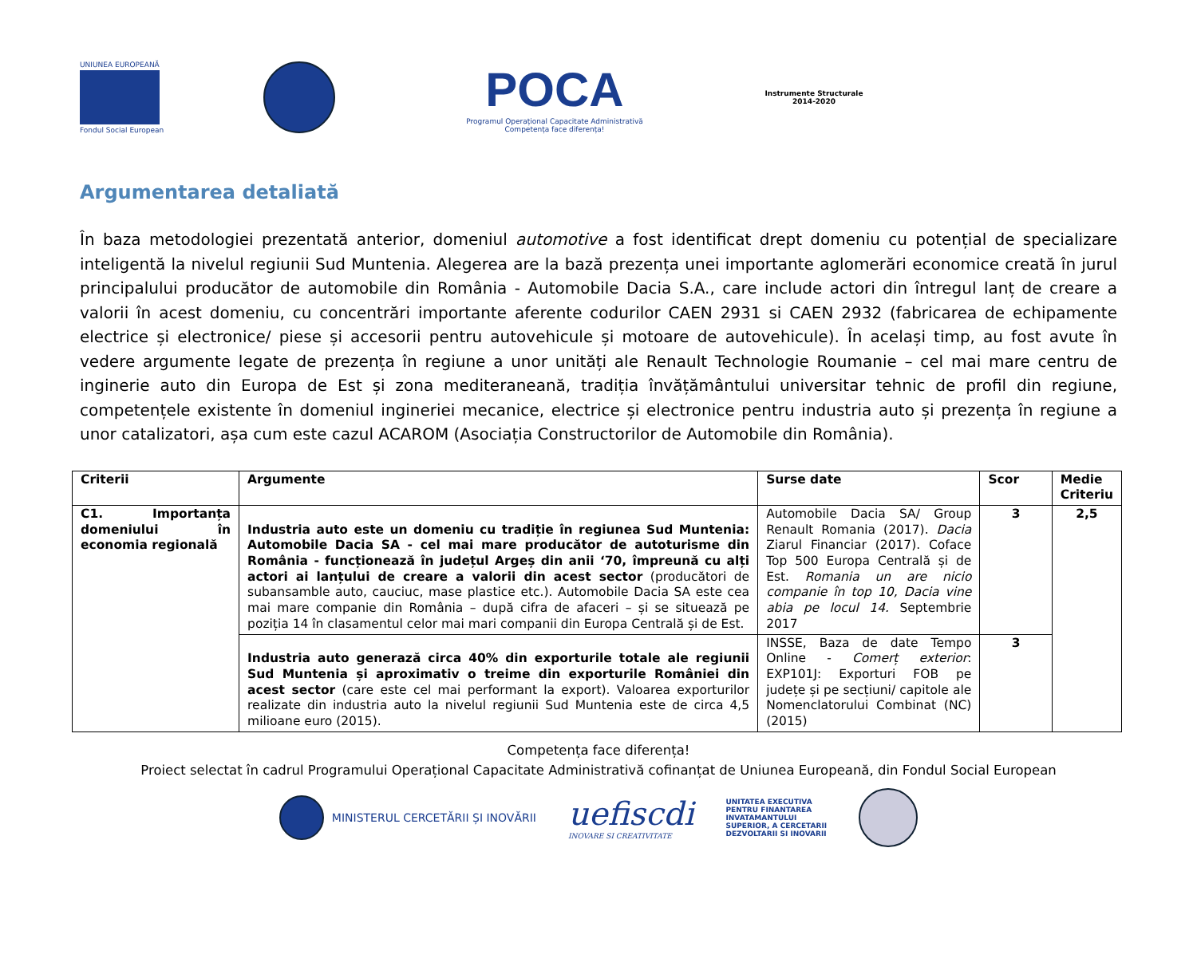UNIUNEA EUROPEANĂ
Fondul Social European
POCA
Programul Operațional Capacitate Administrativă
Competența face diferența!
Instrumente Structurale
2014-2020
Argumentarea detaliată
În baza metodologiei prezentată anterior, domeniul automotive a fost identificat drept domeniu cu potențial de specializare inteligentă la nivelul regiunii Sud Muntenia. Alegerea are la bază prezența unei importante aglomerări economice creată în jurul principalului producător de automobile din România - Automobile Dacia S.A., care include actori din întregul lanț de creare a valorii în acest domeniu, cu concentrări importante aferente codurilor CAEN 2931 si CAEN 2932 (fabricarea de echipamente electrice și electronice/ piese și accesorii pentru autovehicule și motoare de autovehicule). În același timp, au fost avute în vedere argumente legate de prezența în regiune a unor unități ale Renault Technologie Roumanie – cel mai mare centru de inginerie auto din Europa de Est și zona mediteraneană, tradiția învățământului universitar tehnic de profil din regiune, competențele existente în domeniul ingineriei mecanice, electrice și electronice pentru industria auto și prezența în regiune a unor catalizatori, așa cum este cazul ACAROM (Asociația Constructorilor de Automobile din România).
| Criterii | Argumente | Surse date | Scor | Medie Criteriu |
| --- | --- | --- | --- | --- |
| C1. Importanța domeniului în economia regională | Industria auto este un domeniu cu tradiție în regiunea Sud Muntenia: Automobile Dacia SA - cel mai mare producător de autoturisme din România - funcționează în județul Argeș din anii ‘70, împreună cu alți actori ai lanțului de creare a valorii din acest sector (producători de subansamble auto, cauciuc, mase plastice etc.). Automobile Dacia SA este cea mai mare companie din România – după cifra de afaceri – și se situează pe poziția 14 în clasamentul celor mai mari companii din Europa Centrală și de Est. | Automobile Dacia SA/ Group Renault Romania (2017). Dacia Ziarul Financiar (2017). Coface Top 500 Europa Centrală și de Est. Romania un are nicio companie în top 10, Dacia vine abia pe locul 14. Septembrie 2017 | 3 | 2,5 |
| | Industria auto generază circa 40% din exporturile totale ale regiunii Sud Muntenia și aproximativ o treime din exporturile României din acest sector (care este cel mai performant la export). Valoarea exporturilor realizate din industria auto la nivelul regiunii Sud Muntenia este de circa 4,5 milioane euro (2015). | INSSE, Baza de date Tempo Online - Comerț exterior : EXP101J: Exporturi FOB pe județe și pe secțiuni/ capitole ale Nomenclatorului Combinat (NC) (2015) | 3 | |
Competența face diferența!
Proiect selectat în cadrul Programului Operațional Capacitate Administrativă cofinanțat de Uniunea Europeană, din Fondul Social European
MINISTERUL CERCETĂRII ȘI INOVĂRII
uefiscdi
INOVARE SI CREATIVITATE
UNITATEA EXECUTIVA
PENTRU FINANTAREA
INVATAMANTULUI
SUPERIOR, A CERCETARII
DEZVOLTARII SI INOVARII